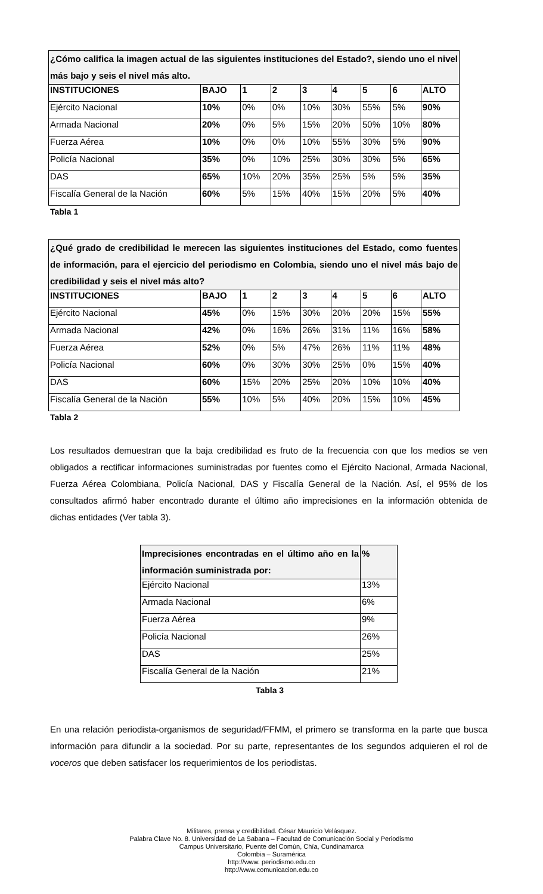| ¿Cómo califica la imagen actual de las siguientes instituciones del Estado?, siendo uno el nivel más bajo y seis el nivel más alto. | | | | | | | | |
| INSTITUCIONES | BAJO | 1 | 2 | 3 | 4 | 5 | 6 | ALTO |
| Ejército Nacional | 10% | 0% | 0% | 10% | 30% | 55% | 5% | 90% |
| Armada Nacional | 20% | 0% | 5% | 15% | 20% | 50% | 10% | 80% |
| Fuerza Aérea | 10% | 0% | 0% | 10% | 55% | 30% | 5% | 90% |
| Policía Nacional | 35% | 0% | 10% | 25% | 30% | 30% | 5% | 65% |
| DAS | 65% | 10% | 20% | 35% | 25% | 5% | 5% | 35% |
| Fiscalía General de la Nación | 60% | 5% | 15% | 40% | 15% | 20% | 5% | 40% |
Tabla 1
| ¿Qué grado de credibilidad le merecen las siguientes instituciones del Estado, como fuentes de información, para el ejercicio del periodismo en Colombia, siendo uno el nivel más bajo de credibilidad y seis el nivel más alto? | | | | | | | | |
| INSTITUCIONES | BAJO | 1 | 2 | 3 | 4 | 5 | 6 | ALTO |
| Ejército Nacional | 45% | 0% | 15% | 30% | 20% | 20% | 15% | 55% |
| Armada Nacional | 42% | 0% | 16% | 26% | 31% | 11% | 16% | 58% |
| Fuerza Aérea | 52% | 0% | 5% | 47% | 26% | 11% | 11% | 48% |
| Policía Nacional | 60% | 0% | 30% | 30% | 25% | 0% | 15% | 40% |
| DAS | 60% | 15% | 20% | 25% | 20% | 10% | 10% | 40% |
| Fiscalía General de la Nación | 55% | 10% | 5% | 40% | 20% | 15% | 10% | 45% |
Tabla 2
Los resultados demuestran que la baja credibilidad es fruto de la frecuencia con que los medios se ven obligados a rectificar informaciones suministradas por fuentes como el Ejército Nacional, Armada Nacional, Fuerza Aérea Colombiana, Policía Nacional, DAS y Fiscalía General de la Nación. Así, el 95% de los consultados afirmó haber encontrado durante el último año imprecisiones en la información obtenida de dichas entidades (Ver tabla 3).
| Imprecisiones encontradas en el último año en la información suministrada por: | % |
| Ejército Nacional | 13% |
| Armada Nacional | 6% |
| Fuerza Aérea | 9% |
| Policía Nacional | 26% |
| DAS | 25% |
| Fiscalía General de la Nación | 21% |
Tabla 3
En una relación periodista-organismos de seguridad/FFMM, el primero se transforma en la parte que busca información para difundir a la sociedad. Por su parte, representantes de los segundos adquieren el rol de voceros que deben satisfacer los requerimientos de los periodistas.
Militares, prensa y credibilidad. César Mauricio Velásquez.
Palabra Clave No. 8. Universidad de La Sabana – Facultad de Comunicación Social y Periodismo
Campus Universitario, Puente del Común, Chía, Cundinamarca
Colombia – Suramérica
http://www. periodismo.edu.co
http://www.comunicacion.edu.co